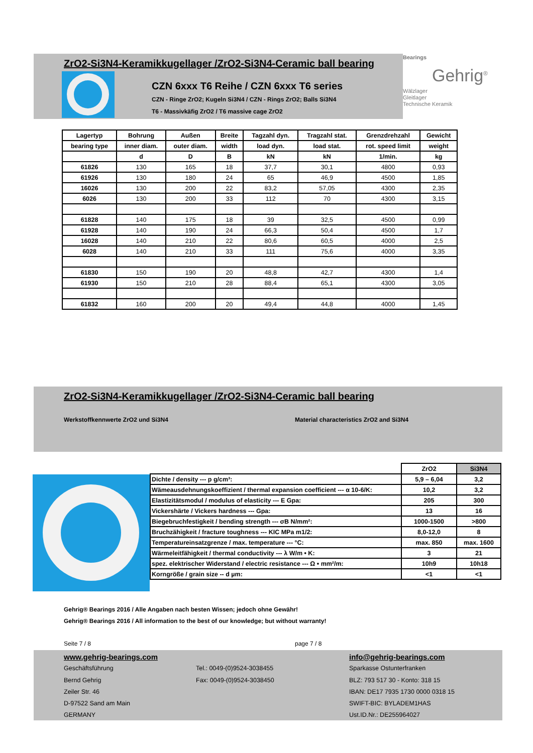ZrO2-Si3N4-Keramikkugellager /ZrO2-Si3N4-Ceramic ball bearing
CZN 6xxx T6 Reihe / CZN 6xxx T6 series
CZN - Ringe ZrO2; Kugeln Si3N4 / CZN - Rings ZrO2; Balls Si3N4
T6 - Massivkäfig ZrO2 / T6 massive cage ZrO2
Bearings
Gehrig<sup>®</sup>
Wälzlager
Gleitlager
Technische Keramik
| Lagertyp | Bohrung | Außen | Breite | Tagzahl dyn. | Tragzahl stat. | Grenzdrehzahl | Gewicht |
| bearing type | inner diam. | outer diam. | width | load dyn. | load stat. | rot. speed limit | weight |
| | d | D | B | kN | kN | 1/min. | kg |
| 61826 | 130 | 165 | 18 | 37,7 | 30,1 | 4800 | 0,93 |
| 61926 | 130 | 180 | 24 | 65 | 46,9 | 4500 | 1,85 |
| 16026 | 130 | 200 | 22 | 83,2 | 57,05 | 4300 | 2,35 |
| 6026 | 130 | 200 | 33 | 112 | 70 | 4300 | 3,15 |
| 61828 | 140 | 175 | 18 | 39 | 32,5 | 4500 | 0,99 |
| 61928 | 140 | 190 | 24 | 66,3 | 50,4 | 4500 | 1,7 |
| 16028 | 140 | 210 | 22 | 80,6 | 60,5 | 4000 | 2,5 |
| 6028 | 140 | 210 | 33 | 111 | 75,6 | 4000 | 3,35 |
| 61830 | 150 | 190 | 20 | 48,8 | 42,7 | 4300 | 1,4 |
| 61930 | 150 | 210 | 28 | 88,4 | 65,1 | 4300 | 3,05 |
| 61832 | 160 | 200 | 20 | 49,4 | 44,8 | 4000 | 1,45 |
ZrO2-Si3N4-Keramikkugellager /ZrO2-Si3N4-Ceramic ball bearing
Werkstoffkennwerte ZrO2 und Si3N4 Material characteristics ZrO2 and Si3N4
| | ZrO2 | Si3N4 |
| Dichte / density --- p g/cm³: | 5,9 – 6,04 | 3,2 |
| Wämeausdehnungskoeffizient / thermal expansion coefficient --- α 10-6/K: | 10,2 | 3,2 |
| Elastizitätsmodul / modulus of elasticity --- E Gpa: | 205 | 300 |
| Vickershärte / Vickers hardness --- Gpa: | 13 | 16 |
| Biegebruchfestigkeit / bending strength --- σB N/mm²: | 1000-1500 | >800 |
| Bruchzähigkeit / fracture toughness --- KIC MPa m1/2: | 8,0-12,0 | 8 |
| Temperatureinsatzgrenze / max. temperature --- °C: | max. 850 | max. 1600 |
| Wärmeleitfähigkeit / thermal conductivity --- λ W/m • K: | 3 | 21 |
| spez. elektrischer Widerstand / electric resistance --- Ω • mm²/m: | 10h9 | 10h18 |
| Korngröße / grain size -- d µm: | <1 | <1 |
Gehrig® Bearings 2016 / Alle Angaben nach besten Wissen; jedoch ohne Gewähr!
Gehrig® Bearings 2016 / All information to the best of our knowledge; but without warranty!
Seite 7 / 8 page 7 / 8
www.gehrig-bearings.com
Geschäftsführung
Bernd Gehrig
Zeiler Str. 46
D-97522 Sand am Main
GERMANY
Tel.: 0049-(0)9524-3038455
Fax: 0049-(0)9524-3038450
info@gehrig-bearings.com
Sparkasse Ostunterfranken
BLZ: 793 517 30 - Konto: 318 15
IBAN: DE17 7935 1730 0000 0318 15
SWIFT-BIC: BYLADEM1HAS
Ust.ID.Nr.: DE255964027